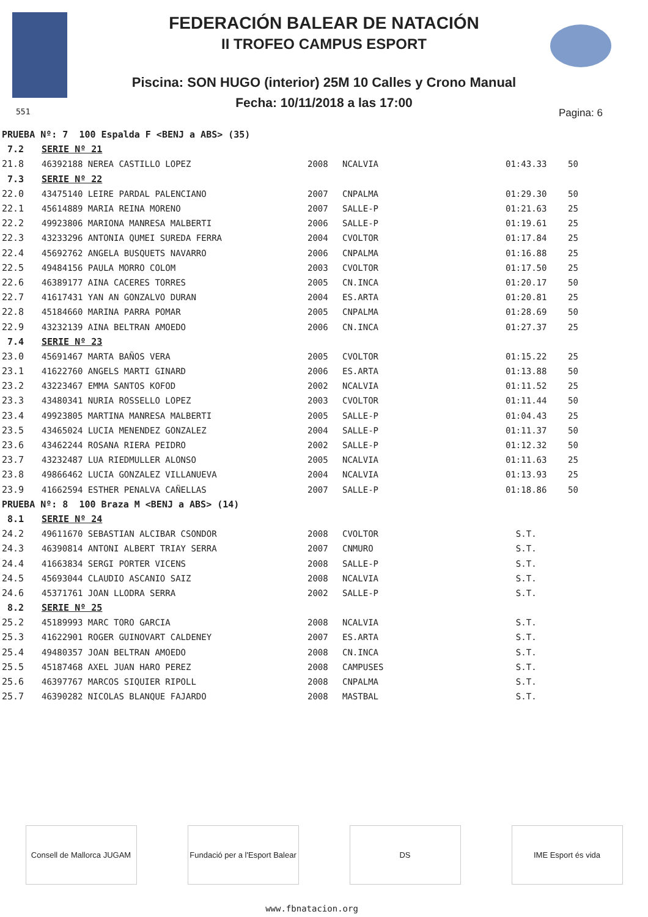FEDERACIÓN BALEAR DE NATACIÓN
II TROFEO CAMPUS ESPORT
Piscina: SON HUGO (interior) 25M 10 Calles y Crono Manual
Fecha: 10/11/2018 a las 17:00
551 Pagina: 6
| PRUEBA Nº: 7 100 Espalda F <BENJ a ABS> (35) | | | | | |
| 7.2 | SERIE Nº 21 | | | | |
| 21.8 | 46392188 NEREA CASTILLO LOPEZ | 2008 | NCALVIA | 01:43.33 | 50 |
| 7.3 | SERIE Nº 22 | | | | |
| 22.0 | 43475140 LEIRE PARDAL PALENCIANO | 2007 | CNPALMA | 01:29.30 | 50 |
| 22.1 | 45614889 MARIA REINA MORENO | 2007 | SALLE-P | 01:21.63 | 25 |
| 22.2 | 49923806 MARIONA MANRESA MALBERTI | 2006 | SALLE-P | 01:19.61 | 25 |
| 22.3 | 43233296 ANTONIA QUMEI SUREDA FERRA | 2004 | CVOLTOR | 01:17.84 | 25 |
| 22.4 | 45692762 ANGELA BUSQUETS NAVARRO | 2006 | CNPALMA | 01:16.88 | 25 |
| 22.5 | 49484156 PAULA MORRO COLOM | 2003 | CVOLTOR | 01:17.50 | 25 |
| 22.6 | 46389177 AINA CACERES TORRES | 2005 | CN.INCA | 01:20.17 | 50 |
| 22.7 | 41617431 YAN AN GONZALVO DURAN | 2004 | ES.ARTA | 01:20.81 | 25 |
| 22.8 | 45184660 MARINA PARRA POMAR | 2005 | CNPALMA | 01:28.69 | 50 |
| 22.9 | 43232139 AINA BELTRAN AMOEDO | 2006 | CN.INCA | 01:27.37 | 25 |
| 7.4 | SERIE Nº 23 | | | | |
| 23.0 | 45691467 MARTA BAÑOS VERA | 2005 | CVOLTOR | 01:15.22 | 25 |
| 23.1 | 41622760 ANGELS MARTI GINARD | 2006 | ES.ARTA | 01:13.88 | 50 |
| 23.2 | 43223467 EMMA SANTOS KOFOD | 2002 | NCALVIA | 01:11.52 | 25 |
| 23.3 | 43480341 NURIA ROSSELLO LOPEZ | 2003 | CVOLTOR | 01:11.44 | 50 |
| 23.4 | 49923805 MARTINA MANRESA MALBERTI | 2005 | SALLE-P | 01:04.43 | 25 |
| 23.5 | 43465024 LUCIA MENENDEZ GONZALEZ | 2004 | SALLE-P | 01:11.37 | 50 |
| 23.6 | 43462244 ROSANA RIERA PEIDRO | 2002 | SALLE-P | 01:12.32 | 50 |
| 23.7 | 43232487 LUA RIEDMULLER ALONSO | 2005 | NCALVIA | 01:11.63 | 25 |
| 23.8 | 49866462 LUCIA GONZALEZ VILLANUEVA | 2004 | NCALVIA | 01:13.93 | 25 |
| 23.9 | 41662594 ESTHER PENALVA CAÑELLAS | 2007 | SALLE-P | 01:18.86 | 50 |
| PRUEBA Nº: 8 100 Braza M <BENJ a ABS> (14) | | | | | |
| 8.1 | SERIE Nº 24 | | | | |
| 24.2 | 49611670 SEBASTIAN ALCIBAR CSONDOR | 2008 | CVOLTOR | S.T. | |
| 24.3 | 46390814 ANTONI ALBERT TRIAY SERRA | 2007 | CNMURO | S.T. | |
| 24.4 | 41663834 SERGI PORTER VICENS | 2008 | SALLE-P | S.T. | |
| 24.5 | 45693044 CLAUDIO ASCANIO SAIZ | 2008 | NCALVIA | S.T. | |
| 24.6 | 45371761 JOAN LLODRA SERRA | 2002 | SALLE-P | S.T. | |
| 8.2 | SERIE Nº 25 | | | | |
| 25.2 | 45189993 MARC TORO GARCIA | 2008 | NCALVIA | S.T. | |
| 25.3 | 41622901 ROGER GUINOVART CALDENEY | 2007 | ES.ARTA | S.T. | |
| 25.4 | 49480357 JOAN BELTRAN AMOEDO | 2008 | CN.INCA | S.T. | |
| 25.5 | 45187468 AXEL JUAN HARO PEREZ | 2008 | CAMPUSES | S.T. | |
| 25.6 | 46397767 MARCOS SIQUIER RIPOLL | 2008 | CNPALMA | S.T. | |
| 25.7 | 46390282 NICOLAS BLANQUE FAJARDO | 2008 | MASTBAL | S.T. | |
Consell de Mallorca JUGAM
Fundació per a l'Esport Balear
DS IME Esport és vida
www.fbnatacion.org